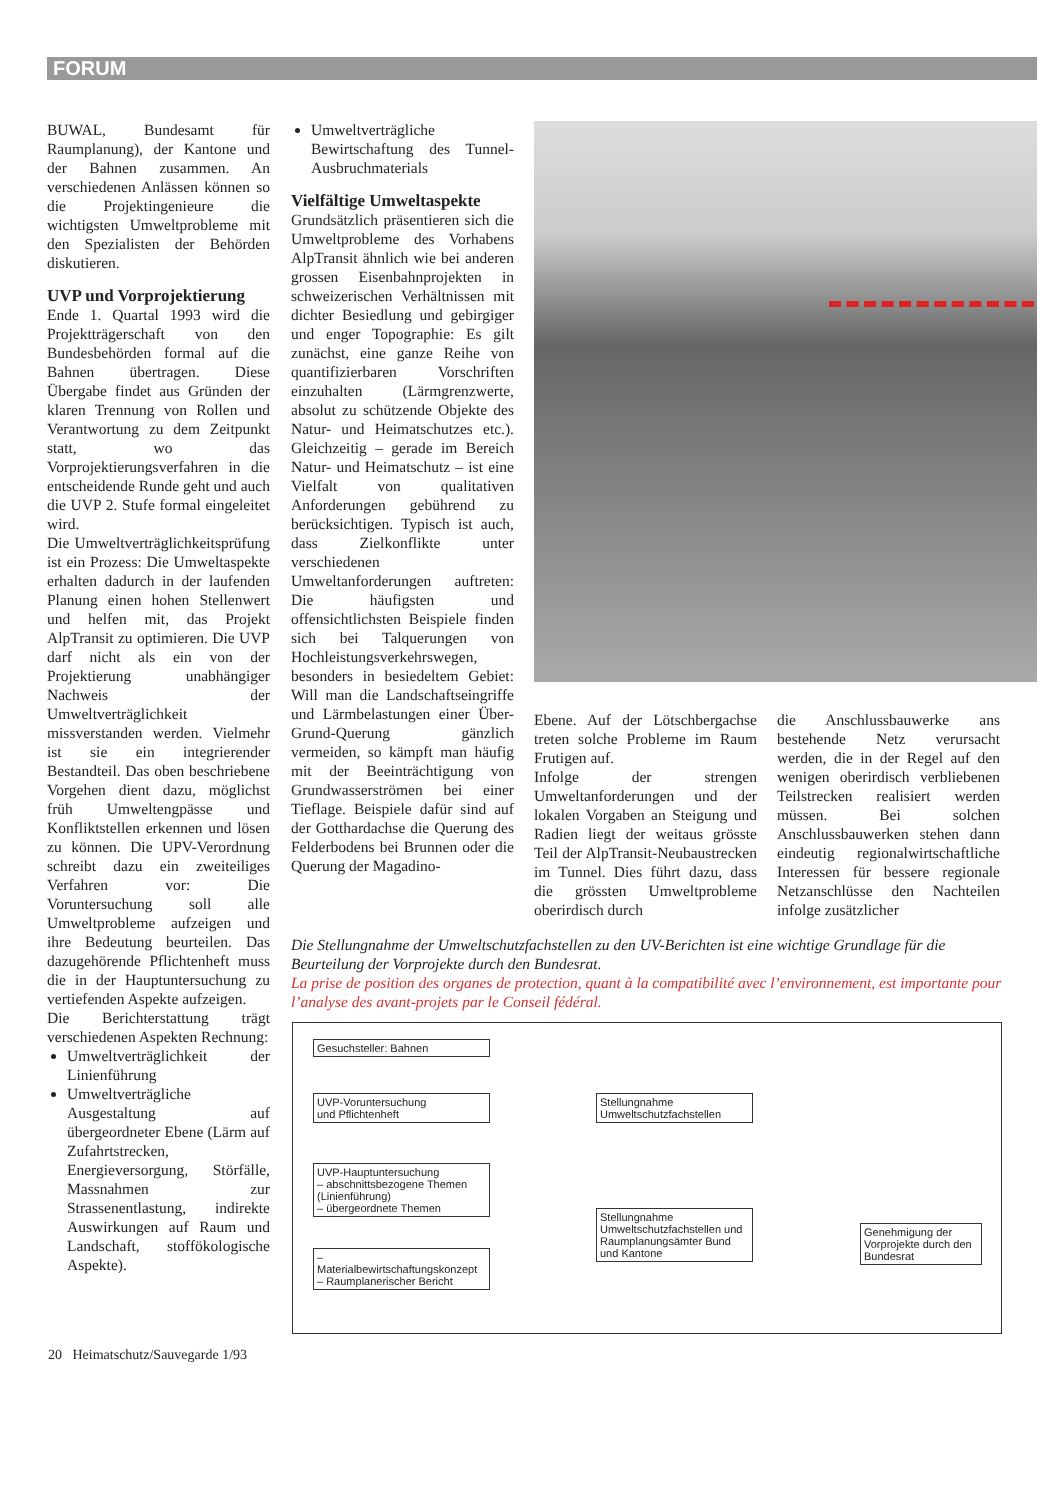FORUM
BUWAL, Bundesamt für Raumplanung), der Kantone und der Bahnen zusammen. An verschiedenen Anlässen können so die Projektingenieure die wichtigsten Umweltprobleme mit den Spezialisten der Behörden diskutieren.
UVP und Vorprojektierung
Ende 1. Quartal 1993 wird die Projektträgerschaft von den Bundesbehörden formal auf die Bahnen übertragen. Diese Übergabe findet aus Gründen der klaren Trennung von Rollen und Verantwortung zu dem Zeitpunkt statt, wo das Vorprojektierungsverfahren in die entscheidende Runde geht und auch die UVP 2. Stufe formal eingeleitet wird.
Die Umweltverträglichkeitsprüfung ist ein Prozess: Die Umweltaspekte erhalten dadurch in der laufenden Planung einen hohen Stellenwert und helfen mit, das Projekt AlpTransit zu optimieren. Die UVP darf nicht als ein von der Projektierung unabhängiger Nachweis der Umweltverträglichkeit missverstanden werden. Vielmehr ist sie ein integrierender Bestandteil. Das oben beschriebene Vorgehen dient dazu, möglichst früh Umweltengpässe und Konfliktstellen erkennen und lösen zu können. Die UPV-Verordnung schreibt dazu ein zweiteiliges Verfahren vor: Die Voruntersuchung soll alle Umweltprobleme aufzeigen und ihre Bedeutung beurteilen. Das dazugehörende Pflichtenheft muss die in der Hauptuntersuchung zu vertiefenden Aspekte aufzeigen.
Die Berichterstattung trägt verschiedenen Aspekten Rechnung:
Umweltverträglichkeit der Linienführung
Umweltverträgliche Ausgestaltung auf übergeordneter Ebene (Lärm auf Zufahrtstrecken, Energieversorgung, Störfälle, Massnahmen zur Strassenentlastung, indirekte Auswirkungen auf Raum und Landschaft, stoffökologische Aspekte).
Umweltverträgliche Bewirtschaftung des Tunnel-Ausbruchmaterials
Vielfältige Umweltaspekte
Grundsätzlich präsentieren sich die Umweltprobleme des Vorhabens AlpTransit ähnlich wie bei anderen grossen Eisenbahnprojekten in schweizerischen Verhältnissen mit dichter Besiedlung und gebirgiger und enger Topographie: Es gilt zunächst, eine ganze Reihe von quantifizierbaren Vorschriften einzuhalten (Lärmgrenzwerte, absolut zu schützende Objekte des Natur- und Heimatschutzes etc.). Gleichzeitig – gerade im Bereich Natur- und Heimatschutz – ist eine Vielfalt von qualitativen Anforderungen gebührend zu berücksichtigen. Typisch ist auch, dass Zielkonflikte unter verschiedenen Umweltanforderungen auftreten: Die häufigsten und offensichtlichsten Beispiele finden sich bei Talquerungen von Hochleistungsverkehrswegen, besonders in besiedeltem Gebiet: Will man die Landschaftseingriffe und Lärmbelastungen einer Über-Grund-Querung gänzlich vermeiden, so kämpft man häufig mit der Beeinträchtigung von Grundwasserströmen bei einer Tieflage. Beispiele dafür sind auf der Gotthardachse die Querung des Felderbodens bei Brunnen oder die Querung der Magadino-
Ebene. Auf der Lötschbergachse treten solche Probleme im Raum Frutigen auf.
Infolge der strengen Umweltanforderungen und der lokalen Vorgaben an Steigung und Radien liegt der weitaus grösste Teil der AlpTransit-Neubaustrecken im Tunnel. Dies führt dazu, dass die grössten Umweltprobleme oberirdisch durch
die Anschlussbauwerke ans bestehende Netz verursacht werden, die in der Regel auf den wenigen oberirdisch verbliebenen Teilstrecken realisiert werden müssen. Bei solchen Anschlussbauwerken stehen dann eindeutig regionalwirtschaftliche Interessen für bessere regionale Netzanschlüsse den Nachteilen infolge zusätzlicher
Die Stellungnahme der Umweltschutzfachstellen zu den UV-Berichten ist eine wichtige Grundlage für die Beurteilung der Vorprojekte durch den Bundesrat.
La prise de position des organes de protection, quant à la compatibilité avec l’environnement, est importante pour l’analyse des avant-projets par le Conseil fédéral.
Gesuchsteller: Bahnen
UVP-Voruntersuchung
und Pflichtenheft
Stellungnahme
Umweltschutzfachstellen
UVP-Hauptuntersuchung
– abschnittsbezogene Themen (Linienführung)
– übergeordnete Themen
– Materialbewirtschaftungskonzept
– Raumplanerischer Bericht
Stellungnahme Umweltschutzfachstellen und Raumplanungsämter Bund und Kantone
Genehmigung der Vorprojekte durch den Bundesrat
20 Heimatschutz/Sauvegarde 1/93